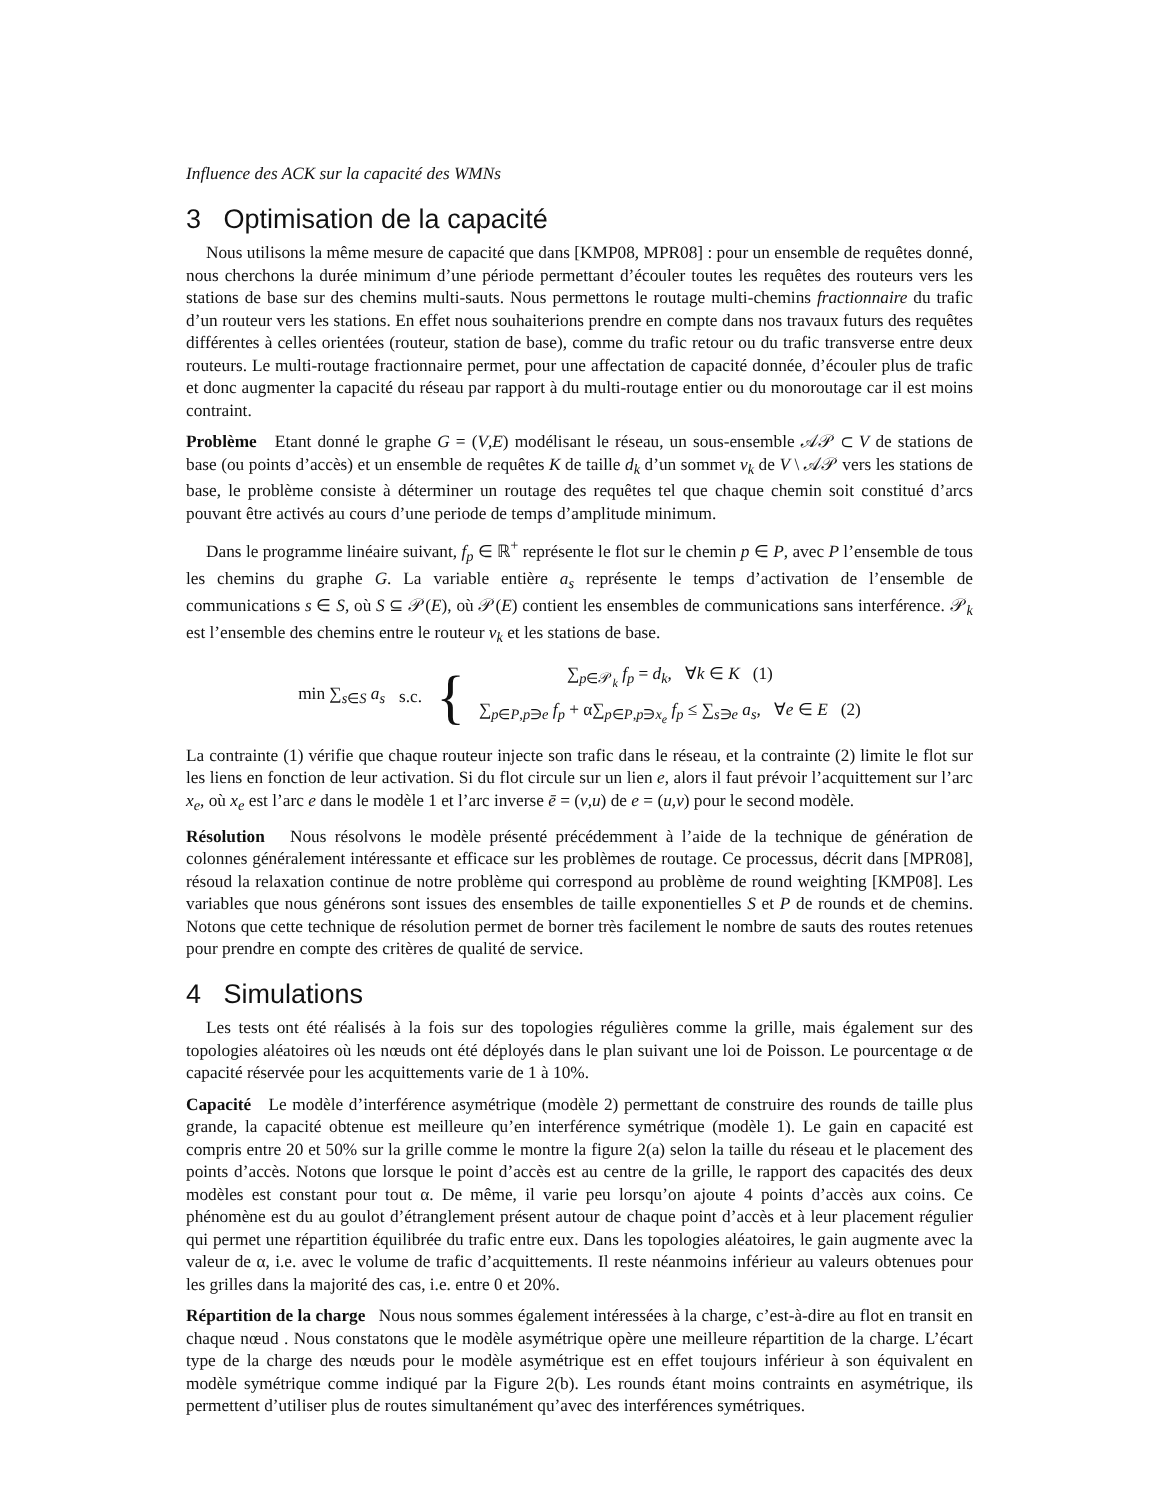Influence des ACK sur la capacité des WMNs
3 Optimisation de la capacité
Nous utilisons la même mesure de capacité que dans [KMP08, MPR08] : pour un ensemble de requêtes donné, nous cherchons la durée minimum d’une période permettant d’écouler toutes les requêtes des routeurs vers les stations de base sur des chemins multi-sauts. Nous permettons le routage multi-chemins fractionnaire du trafic d’un routeur vers les stations. En effet nous souhaiterions prendre en compte dans nos travaux futurs des requêtes différentes à celles orientées (routeur, station de base), comme du trafic retour ou du trafic transverse entre deux routeurs. Le multi-routage fractionnaire permet, pour une affectation de capacité donnée, d’écouler plus de trafic et donc augmenter la capacité du réseau par rapport à du multi-routage entier ou du monoroutage car il est moins contraint.
Problème Etant donné le graphe G = (V,E) modélisant le réseau, un sous-ensemble 𝒜𝒫 ⊂ V de stations de base (ou points d’accès) et un ensemble de requêtes K de taille d<sub>k</sub> d’un sommet v<sub>k</sub> de V \ 𝒜𝒫 vers les stations de base, le problème consiste à déterminer un routage des requêtes tel que chaque chemin soit constitué d’arcs pouvant être activés au cours d’une periode de temps d’amplitude minimum.
Dans le programme linéaire suivant, f<sub>p</sub> ∈ ℝ<sup>+</sup> représente le flot sur le chemin p ∈ P, avec P l’ensemble de tous les chemins du graphe G. La variable entière a<sub>s</sub> représente le temps d’activation de l’ensemble de communications s ∈ S, où S ⊆ 𝒫(E), où 𝒫(E) contient les ensembles de communications sans interférence. 𝒫<sub>k</sub> est l’ensemble des chemins entre le routeur v<sub>k</sub> et les stations de base.
min ∑<sub>s∈S</sub> a<sub>s</sub> s.c. {
∑<sub>p∈𝒫<sub>k</sub></sub> f<sub>p</sub> = d<sub>k</sub>, ∀k ∈ K (1)
∑<sub>p∈P,p∋e</sub> f<sub>p</sub> + α∑<sub>p∈P,p∋x<sub>e</sub></sub> f<sub>p</sub> ≤ ∑<sub>s∋e</sub> a<sub>s</sub>, ∀e ∈ E (2)
La contrainte (1) vérifie que chaque routeur injecte son trafic dans le réseau, et la contrainte (2) limite le flot sur les liens en fonction de leur activation. Si du flot circule sur un lien e, alors il faut prévoir l’acquittement sur l’arc x<sub>e</sub>, où x<sub>e</sub> est l’arc e dans le modèle 1 et l’arc inverse ē = (v,u) de e = (u,v) pour le second modèle.
Résolution Nous résolvons le modèle présenté précédemment à l’aide de la technique de génération de colonnes généralement intéressante et efficace sur les problèmes de routage. Ce processus, décrit dans [MPR08], résoud la relaxation continue de notre problème qui correspond au problème de round weighting [KMP08]. Les variables que nous générons sont issues des ensembles de taille exponentielles S et P de rounds et de chemins. Notons que cette technique de résolution permet de borner très facilement le nombre de sauts des routes retenues pour prendre en compte des critères de qualité de service.
4 Simulations
Les tests ont été réalisés à la fois sur des topologies régulières comme la grille, mais également sur des topologies aléatoires où les nœuds ont été déployés dans le plan suivant une loi de Poisson. Le pourcentage α de capacité réservée pour les acquittements varie de 1 à 10%.
Capacité Le modèle d’interférence asymétrique (modèle 2) permettant de construire des rounds de taille plus grande, la capacité obtenue est meilleure qu’en interférence symétrique (modèle 1). Le gain en capacité est compris entre 20 et 50% sur la grille comme le montre la figure 2(a) selon la taille du réseau et le placement des points d’accès. Notons que lorsque le point d’accès est au centre de la grille, le rapport des capacités des deux modèles est constant pour tout α. De même, il varie peu lorsqu’on ajoute 4 points d’accès aux coins. Ce phénomène est du au goulot d’étranglement présent autour de chaque point d’accès et à leur placement régulier qui permet une répartition équilibrée du trafic entre eux. Dans les topologies aléatoires, le gain augmente avec la valeur de α, i.e. avec le volume de trafic d’acquittements. Il reste néanmoins inférieur au valeurs obtenues pour les grilles dans la majorité des cas, i.e. entre 0 et 20%.
Répartition de la charge Nous nous sommes également intéressées à la charge, c’est-à-dire au flot en transit en chaque nœud . Nous constatons que le modèle asymétrique opère une meilleure répartition de la charge. L’écart type de la charge des nœuds pour le modèle asymétrique est en effet toujours inférieur à son équivalent en modèle symétrique comme indiqué par la Figure 2(b). Les rounds étant moins contraints en asymétrique, ils permettent d’utiliser plus de routes simultanément qu’avec des interférences symétriques.